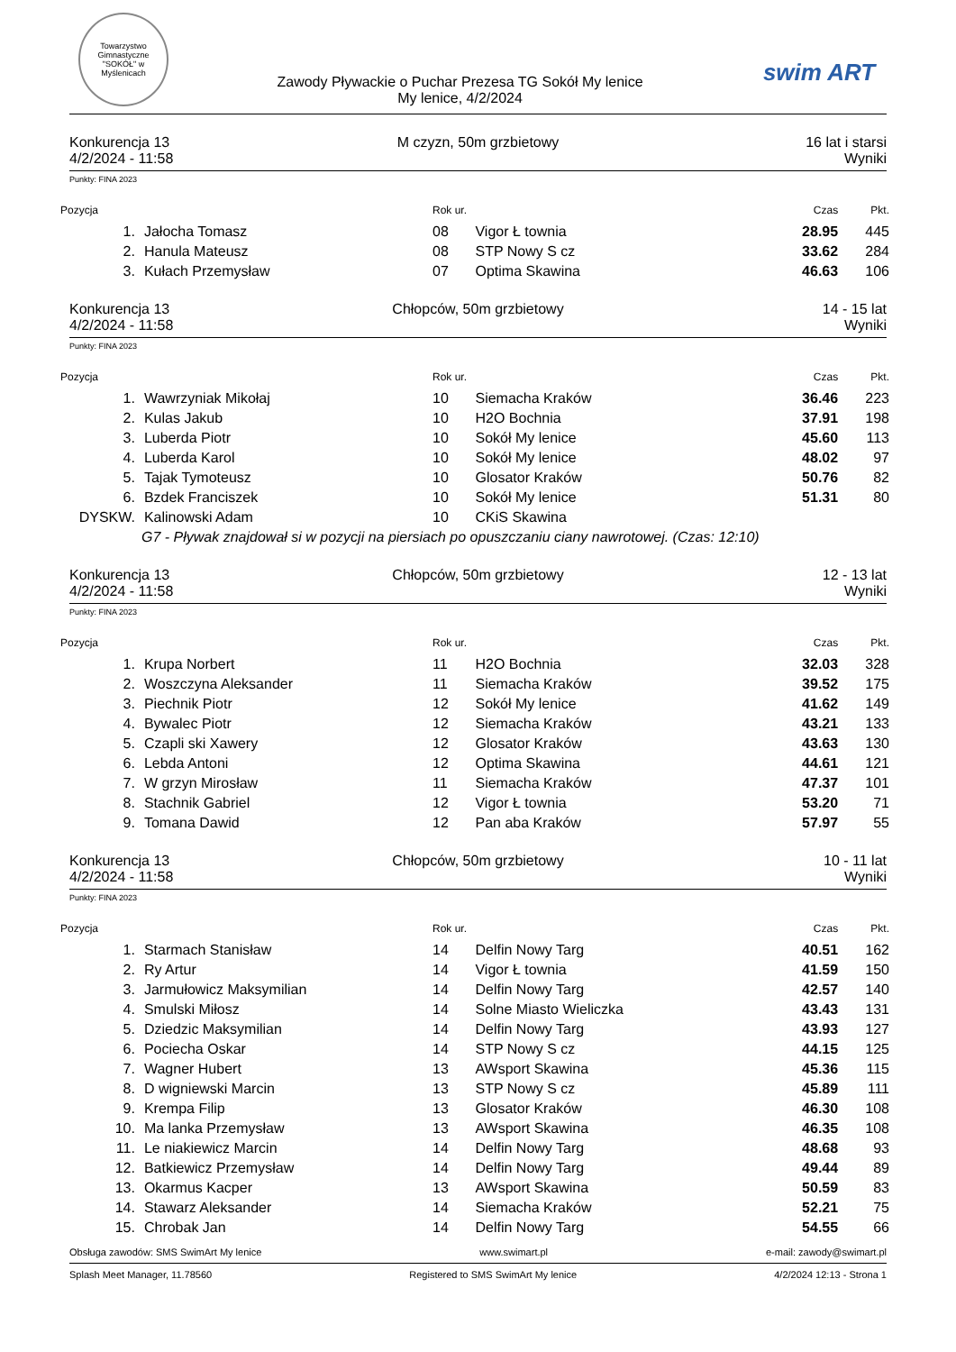Towarzystwo Gimnastyczne "SOKÓŁ" w Myślenicach
Zawody Pływackie o Puchar Prezesa TG Sokół My lenice
My lenice, 4/2/2024
swim ART
Konkurencja 13
4/2/2024 - 11:58
M czyzn, 50m grzbietowy 16 lat i starsi
Wyniki
Punkty: FINA 2023
| Pozycja | | Rok ur. | | Czas | Pkt. |
| --- | --- | --- | --- | --- | --- |
| 1. | Jałocha Tomasz | 08 | Vigor Ł townia | 28.95 | 445 |
| 2. | Hanula Mateusz | 08 | STP Nowy S cz | 33.62 | 284 |
| 3. | Kułach Przemysław | 07 | Optima Skawina | 46.63 | 106 |
Konkurencja 13
4/2/2024 - 11:58
Chłopców, 50m grzbietowy 14 - 15 lat
Wyniki
Punkty: FINA 2023
| Pozycja | | Rok ur. | | Czas | Pkt. |
| --- | --- | --- | --- | --- | --- |
| 1. | Wawrzyniak Mikołaj | 10 | Siemacha Kraków | 36.46 | 223 |
| 2. | Kulas Jakub | 10 | H2O Bochnia | 37.91 | 198 |
| 3. | Luberda Piotr | 10 | Sokół My lenice | 45.60 | 113 |
| 4. | Luberda Karol | 10 | Sokół My lenice | 48.02 | 97 |
| 5. | Tajak Tymoteusz | 10 | Glosator Kraków | 50.76 | 82 |
| 6. | Bzdek Franciszek | 10 | Sokół My lenice | 51.31 | 80 |
| DYSKW. | Kalinowski Adam | 10 | CKiS Skawina | | |
| G7 - Pływak znajdował si w pozycji na piersiach po opuszczaniu ciany nawrotowej. (Czas: 12:10) | | | | | |
Konkurencja 13
4/2/2024 - 11:58
Chłopców, 50m grzbietowy 12 - 13 lat
Wyniki
Punkty: FINA 2023
| Pozycja | | Rok ur. | | Czas | Pkt. |
| --- | --- | --- | --- | --- | --- |
| 1. | Krupa Norbert | 11 | H2O Bochnia | 32.03 | 328 |
| 2. | Woszczyna Aleksander | 11 | Siemacha Kraków | 39.52 | 175 |
| 3. | Piechnik Piotr | 12 | Sokół My lenice | 41.62 | 149 |
| 4. | Bywalec Piotr | 12 | Siemacha Kraków | 43.21 | 133 |
| 5. | Czapli ski Xawery | 12 | Glosator Kraków | 43.63 | 130 |
| 6. | Lebda Antoni | 12 | Optima Skawina | 44.61 | 121 |
| 7. | W grzyn Mirosław | 11 | Siemacha Kraków | 47.37 | 101 |
| 8. | Stachnik Gabriel | 12 | Vigor Ł townia | 53.20 | 71 |
| 9. | Tomana Dawid | 12 | Pan aba Kraków | 57.97 | 55 |
Konkurencja 13
4/2/2024 - 11:58
Chłopców, 50m grzbietowy 10 - 11 lat
Wyniki
Punkty: FINA 2023
| Pozycja | | Rok ur. | | Czas | Pkt. |
| --- | --- | --- | --- | --- | --- |
| 1. | Starmach Stanisław | 14 | Delfin Nowy Targ | 40.51 | 162 |
| 2. | Ry Artur | 14 | Vigor Ł townia | 41.59 | 150 |
| 3. | Jarmułowicz Maksymilian | 14 | Delfin Nowy Targ | 42.57 | 140 |
| 4. | Smulski Miłosz | 14 | Solne Miasto Wieliczka | 43.43 | 131 |
| 5. | Dziedzic Maksymilian | 14 | Delfin Nowy Targ | 43.93 | 127 |
| 6. | Pociecha Oskar | 14 | STP Nowy S cz | 44.15 | 125 |
| 7. | Wagner Hubert | 13 | AWsport Skawina | 45.36 | 115 |
| 8. | D wigniewski Marcin | 13 | STP Nowy S cz | 45.89 | 111 |
| 9. | Krempa Filip | 13 | Glosator Kraków | 46.30 | 108 |
| 10. | Ma lanka Przemysław | 13 | AWsport Skawina | 46.35 | 108 |
| 11. | Le niakiewicz Marcin | 14 | Delfin Nowy Targ | 48.68 | 93 |
| 12. | Batkiewicz Przemysław | 14 | Delfin Nowy Targ | 49.44 | 89 |
| 13. | Okarmus Kacper | 13 | AWsport Skawina | 50.59 | 83 |
| 14. | Stawarz Aleksander | 14 | Siemacha Kraków | 52.21 | 75 |
| 15. | Chrobak Jan | 14 | Delfin Nowy Targ | 54.55 | 66 |
Obsługa zawodów: SMS SwimArt My lenice www.swimart.pl e-mail: zawody@swimart.pl
Splash Meet Manager, 11.78560 Registered to SMS SwimArt My lenice 4/2/2024 12:13 - Strona 1